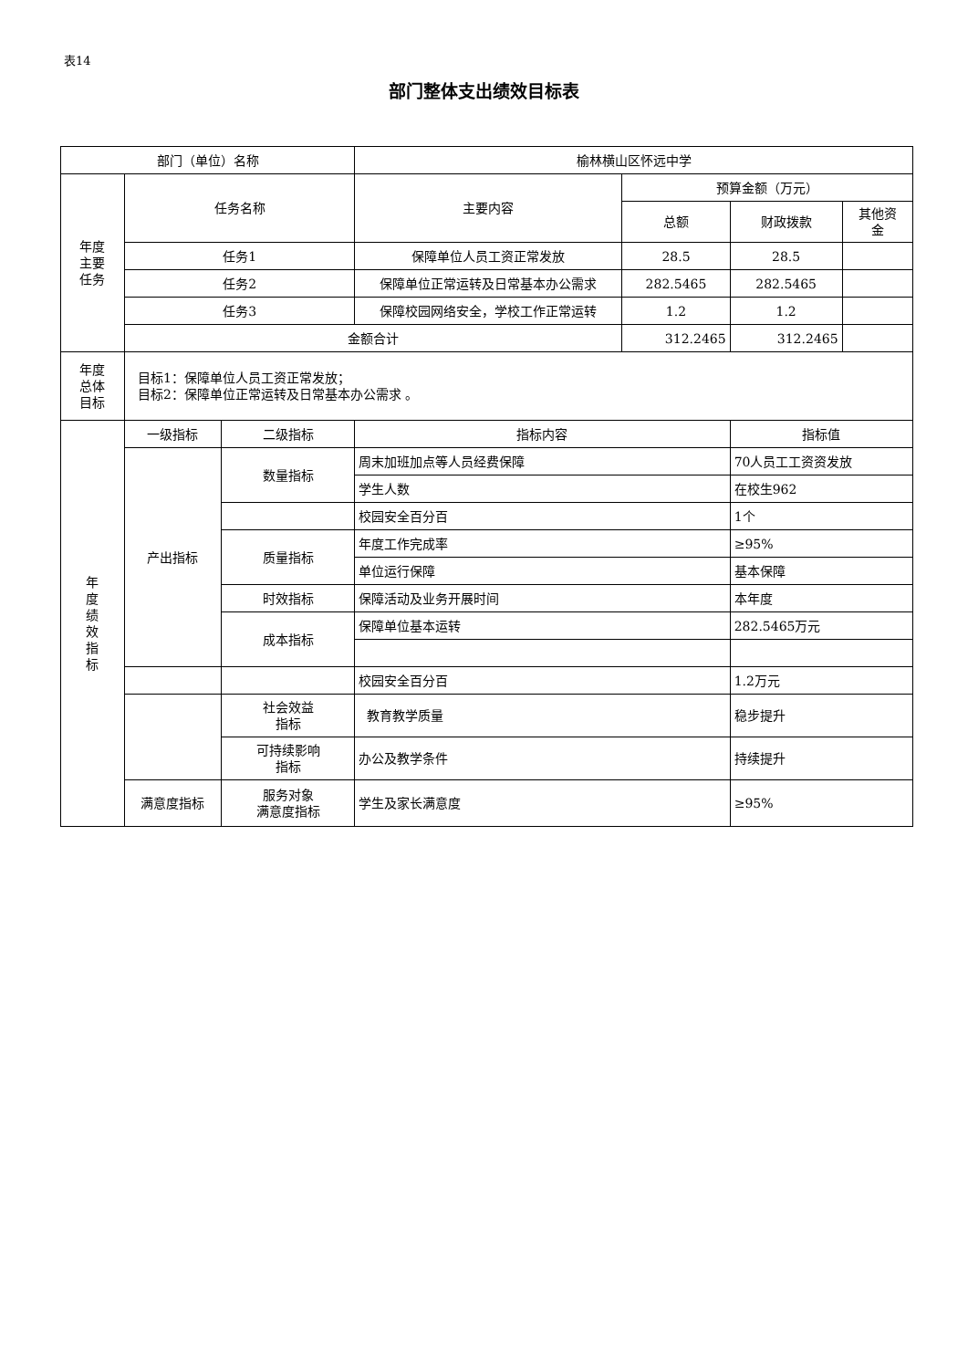表14
部门整体支出绩效目标表
| 部门（单位）名称 | | | 榆林横山区怀远中学 | | | |
| 年度 主要 任务 | 任务名称 | | 主要内容 | 预算金额（万元） | | |
| | | | | 总额 | 财政拨款 | 其他资 金 |
| | 任务1 | | 保障单位人员工资正常发放 | 28.5 | 28.5 | |
| | 任务2 | | 保障单位正常运转及日常基本办公需求 | 282.5465 | 282.5465 | |
| | 任务3 | | 保障校园网络安全，学校工作正常运转 | 1.2 | 1.2 | |
| | 金额合计 | | | 312.2465 | 312.2465 | |
| 年度 总体 目标 | 目标1：保障单位人员工资正常发放； 目标2：保障单位正常运转及日常基本办公需求 。 | | | | | |
| 年 度 绩 效 指 标 | 一级指标 | 二级指标 | 指标内容 | | 指标值 | |
| | 产出指标 | 数量指标 | 周末加班加点等人员经费保障 | | 70人员工工资资发放 | |
| | | | 学生人数 | | 在校生962 | |
| | | | 校园安全百分百 | | 1个 | |
| | | 质量指标 | 年度工作完成率 | | ≥95% | |
| | | | 单位运行保障 | | 基本保障 | |
| | | 时效指标 | 保障活动及业务开展时间 | | 本年度 | |
| | | 成本指标 | 保障单位基本运转 | | 282.5465万元 | |
| | | | 校园安全百分百 | | 1.2万元 | |
| | | 社会效益 指标 | 教育教学质量 | | 稳步提升 | |
| | | 可持续影响 指标 | 办公及教学条件 | | 持续提升 | |
| | 满意度指标 | 服务对象 满意度指标 | 学生及家长满意度 | | ≥95% | |